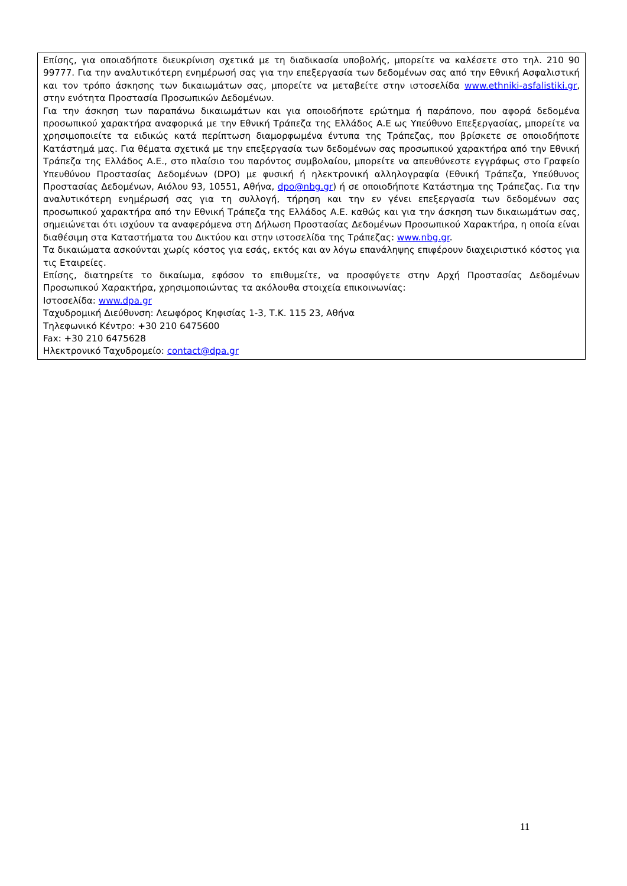Επίσης, για οποιαδήποτε διευκρίνιση σχετικά με τη διαδικασία υποβολής, μπορείτε να καλέσετε στο τηλ. 210 90 99777. Για την αναλυτικότερη ενημέρωσή σας για την επεξεργασία των δεδομένων σας από την Εθνική Ασφαλιστική και τον τρόπο άσκησης των δικαιωμάτων σας, μπορείτε να μεταβείτε στην ιστοσελίδα www.ethniki-asfalistiki.gr, στην ενότητα Προστασία Προσωπικών Δεδομένων.
Για την άσκηση των παραπάνω δικαιωμάτων και για οποιοδήποτε ερώτημα ή παράπονο, που αφορά δεδομένα προσωπικού χαρακτήρα αναφορικά με την Εθνική Τράπεζα της Ελλάδος Α.Ε ως Υπεύθυνο Επεξεργασίας, μπορείτε να χρησιμοποιείτε τα ειδικώς κατά περίπτωση διαμορφωμένα έντυπα της Τράπεζας, που βρίσκετε σε οποιοδήποτε Κατάστημά μας. Για θέματα σχετικά με την επεξεργασία των δεδομένων σας προσωπικού χαρακτήρα από την Εθνική Τράπεζα της Ελλάδος Α.Ε., στο πλαίσιο του παρόντος συμβολαίου, μπορείτε να απευθύνεστε εγγράφως στο Γραφείο Υπευθύνου Προστασίας Δεδομένων (DPO) με φυσική ή ηλεκτρονική αλληλογραφία (Εθνική Τράπεζα, Υπεύθυνος Προστασίας Δεδομένων, Αιόλου 93, 10551, Αθήνα, dpo@nbg.gr) ή σε οποιοδήποτε Κατάστημα της Τράπεζας. Για την αναλυτικότερη ενημέρωσή σας για τη συλλογή, τήρηση και την εν γένει επεξεργασία των δεδομένων σας προσωπικού χαρακτήρα από την Εθνική Τράπεζα της Ελλάδος Α.Ε. καθώς και για την άσκηση των δικαιωμάτων σας, σημειώνεται ότι ισχύουν τα αναφερόμενα στη Δήλωση Προστασίας Δεδομένων Προσωπικού Χαρακτήρα, η οποία είναι διαθέσιμη στα Καταστήματα του Δικτύου και στην ιστοσελίδα της Τράπεζας: www.nbg.gr.
Τα δικαιώματα ασκούνται χωρίς κόστος για εσάς, εκτός και αν λόγω επανάληψης επιφέρουν διαχειριστικό κόστος για τις Εταιρείες.
Επίσης, διατηρείτε το δικαίωμα, εφόσον το επιθυμείτε, να προσφύγετε στην Αρχή Προστασίας Δεδομένων Προσωπικού Χαρακτήρα, χρησιμοποιώντας τα ακόλουθα στοιχεία επικοινωνίας:
Ιστοσελίδα: www.dpa.gr
Ταχυδρομική Διεύθυνση: Λεωφόρος Κηφισίας 1-3, Τ.Κ. 115 23, Αθήνα
Τηλεφωνικό Κέντρο: +30 210 6475600
Fax: +30 210 6475628
Ηλεκτρονικό Ταχυδρομείο: contact@dpa.gr
11